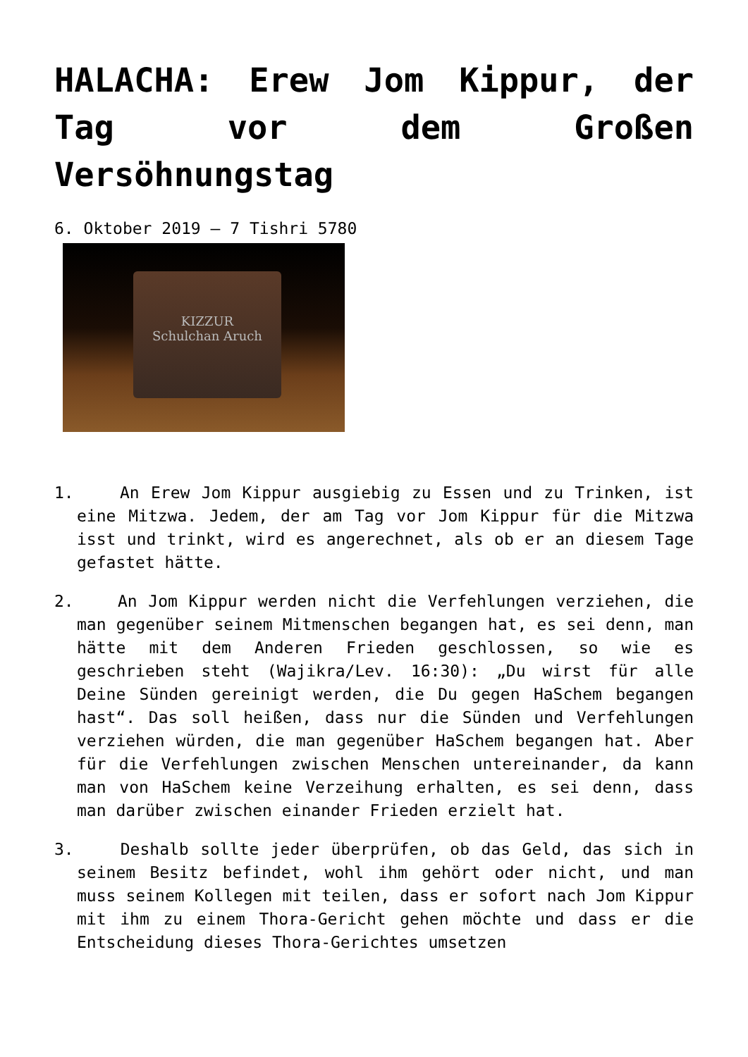HALACHA: Erew Jom Kippur, der Tag vor dem Großen Versöhnungstag
6. Oktober 2019 – 7 Tishri 5780
KIZZUR
Schulchan Aruch
1. An Erew Jom Kippur ausgiebig zu Essen und zu Trinken, ist eine Mitzwa. Jedem, der am Tag vor Jom Kippur für die Mitzwa isst und trinkt, wird es angerechnet, als ob er an diesem Tage gefastet hätte.
2. An Jom Kippur werden nicht die Verfehlungen verziehen, die man gegenüber seinem Mitmenschen begangen hat, es sei denn, man hätte mit dem Anderen Frieden geschlossen, so wie es geschrieben steht (Wajikra/Lev. 16:30): „Du wirst für alle Deine Sünden gereinigt werden, die Du gegen HaSchem begangen hast“. Das soll heißen, dass nur die Sünden und Verfehlungen verziehen würden, die man gegenüber HaSchem begangen hat. Aber für die Verfehlungen zwischen Menschen untereinander, da kann man von HaSchem keine Verzeihung erhalten, es sei denn, dass man darüber zwischen einander Frieden erzielt hat.
3. Deshalb sollte jeder überprüfen, ob das Geld, das sich in seinem Besitz befindet, wohl ihm gehört oder nicht, und man muss seinem Kollegen mit teilen, dass er sofort nach Jom Kippur mit ihm zu einem Thora-Gericht gehen möchte und dass er die Entscheidung dieses Thora-Gerichtes umsetzen